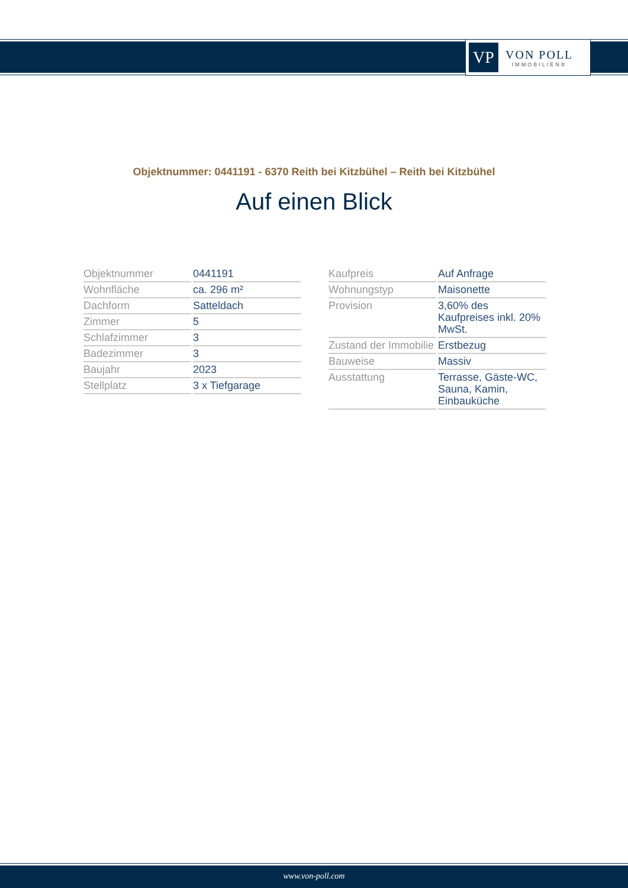VP
VON POLL
IMMOBILIEN®
Objektnummer: 0441191 - 6370 Reith bei Kitzbühel – Reith bei Kitzbühel
Auf einen Blick
| Objektnummer | 0441191 |
| Wohnfläche | ca. 296 m² |
| Dachform | Satteldach |
| Zimmer | 5 |
| Schlafzimmer | 3 |
| Badezimmer | 3 |
| Baujahr | 2023 |
| Stellplatz | 3 x Tiefgarage |
| Kaufpreis | Auf Anfrage |
| Wohnungstyp | Maisonette |
| Provision | 3,60% des Kaufpreises inkl. 20% MwSt. |
| Zustand der Immobilie | Erstbezug |
| Bauweise | Massiv |
| Ausstattung | Terrasse, Gäste-WC, Sauna, Kamin, Einbauküche |
www.von-poll.com